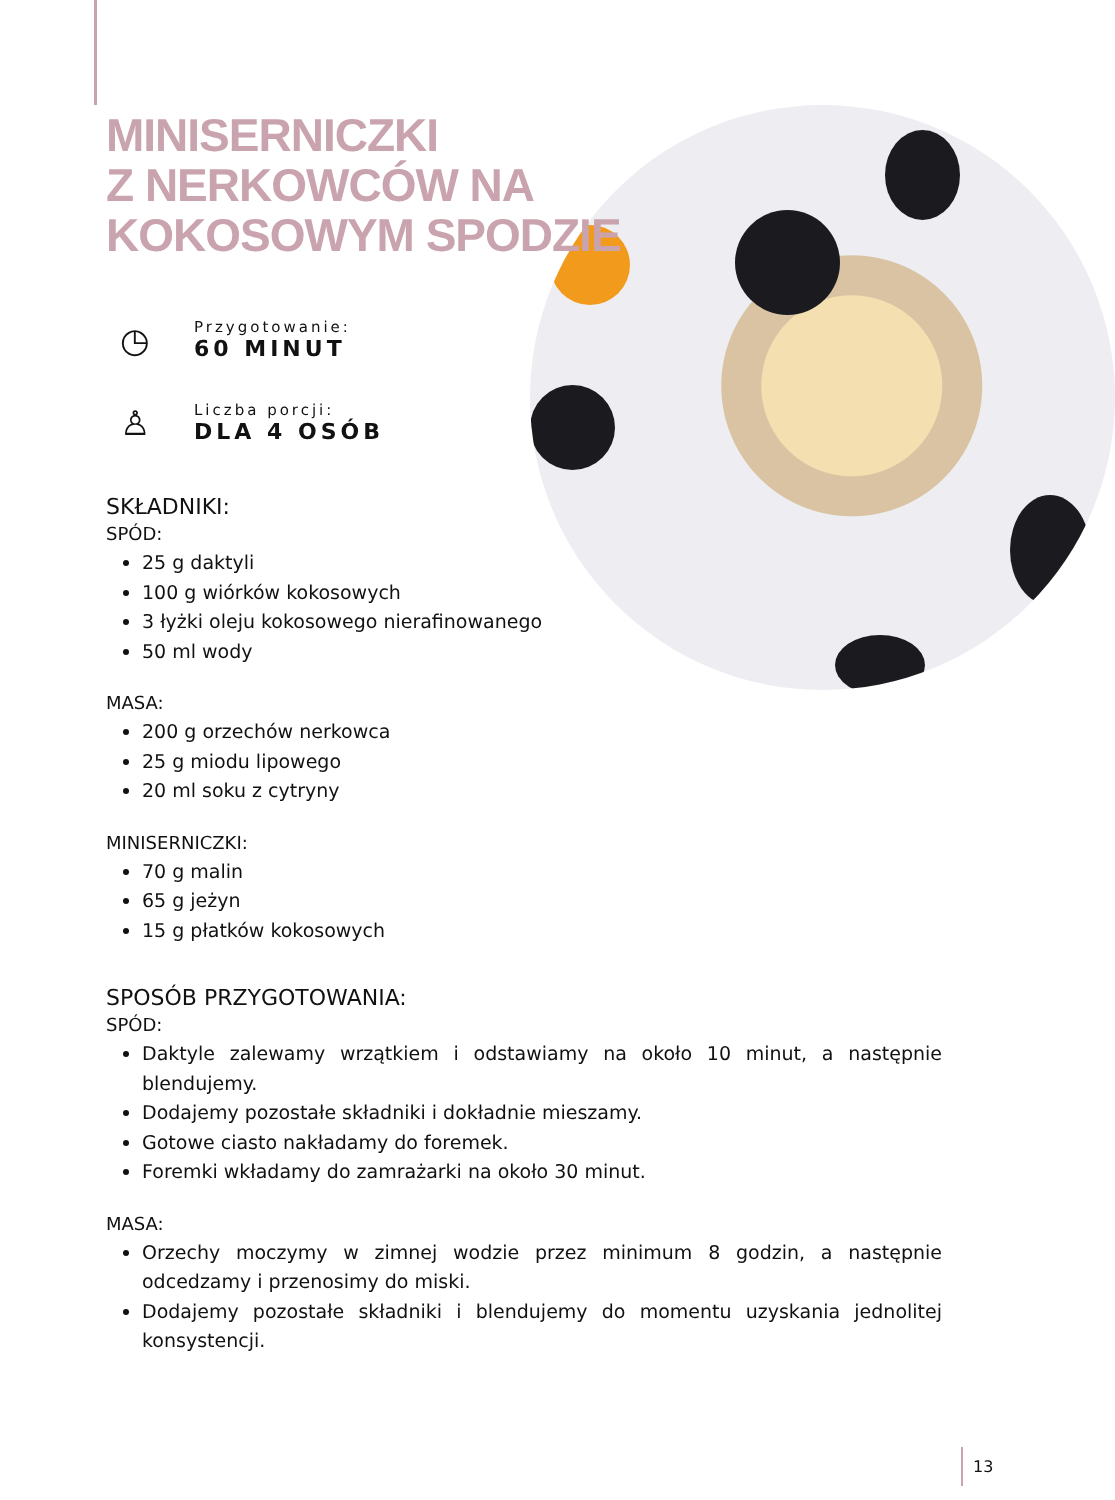MINISERNICZKI
Z NERKOWCÓW NA
KOKOSOWYM SPODZIE
◷
Przygotowanie:
60 MINUT
♙
Liczba porcji:
DLA 4 OSÓB
SKŁADNIKI:
SPÓD:
25 g daktyli
100 g wiórków kokosowych
3 łyżki oleju kokosowego nierafinowanego
50 ml wody
MASA:
200 g orzechów nerkowca
25 g miodu lipowego
20 ml soku z cytryny
MINISERNICZKI:
70 g malin
65 g jeżyn
15 g płatków kokosowych
SPOSÓB PRZYGOTOWANIA:
SPÓD:
Daktyle zalewamy wrzątkiem i odstawiamy na około 10 minut, a następnie blendujemy.
Dodajemy pozostałe składniki i dokładnie mieszamy.
Gotowe ciasto nakładamy do foremek.
Foremki wkładamy do zamrażarki na około 30 minut.
MASA:
Orzechy moczymy w zimnej wodzie przez minimum 8 godzin, a następnie odcedzamy i przenosimy do miski.
Dodajemy pozostałe składniki i blendujemy do momentu uzyskania jednolitej konsystencji.
13